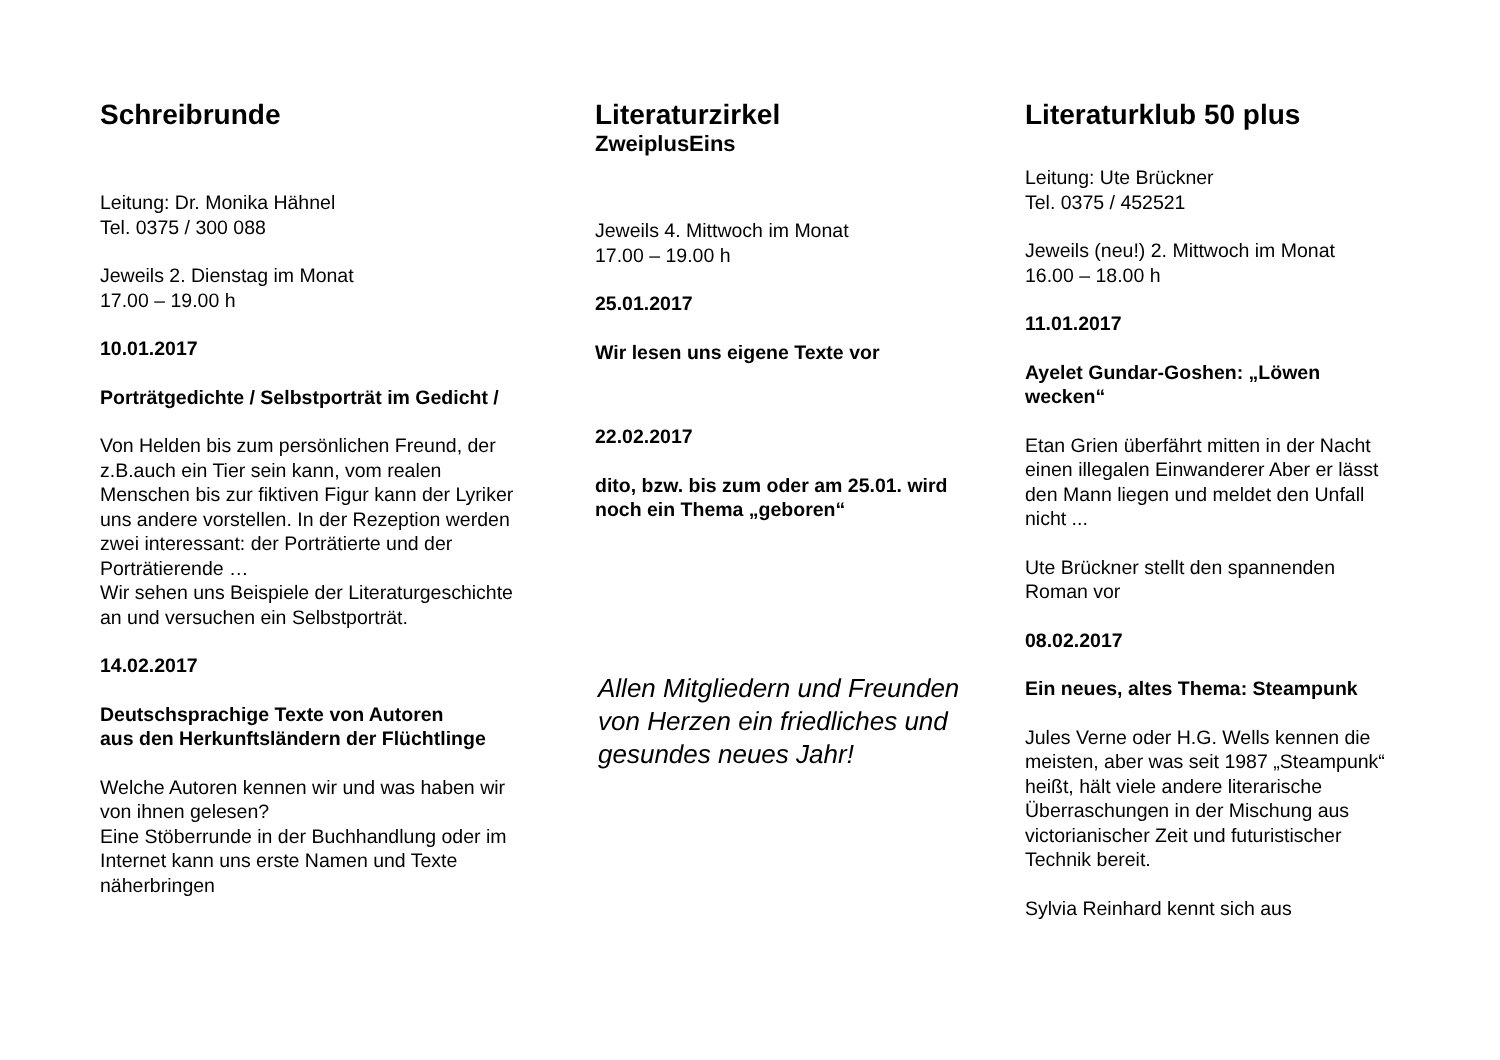Schreibrunde
Leitung: Dr. Monika Hähnel
Tel. 0375 / 300 088
Jeweils 2. Dienstag im Monat
17.00 – 19.00 h
10.01.2017
Porträtgedichte / Selbstporträt im Gedicht /
Von Helden bis zum persönlichen Freund, der z.B.auch ein Tier sein kann, vom realen Menschen bis zur fiktiven Figur kann der Lyriker uns andere vorstellen. In der Rezeption werden zwei interessant: der Porträtierte und der Porträtierende …
Wir sehen uns Beispiele der Literaturgeschichte an und versuchen ein Selbstporträt.
14.02.2017
Deutschsprachige Texte von Autoren
aus den Herkunftsländern der Flüchtlinge
Welche Autoren kennen wir und was haben wir von ihnen gelesen?
Eine Stöberrunde in der Buchhandlung oder im Internet kann uns erste Namen und Texte näherbringen
Literaturzirkel
ZweiplusEins
Jeweils 4. Mittwoch im Monat
17.00 – 19.00 h
25.01.2017
Wir lesen uns eigene Texte vor
22.02.2017
dito, bzw. bis zum oder am 25.01. wird noch ein Thema „geboren“
Allen Mitgliedern und Freunden von Herzen ein friedliches und gesundes neues Jahr!
Literaturklub 50 plus
Leitung: Ute Brückner
Tel. 0375 / 452521
Jeweils (neu!) 2. Mittwoch im Monat
16.00 – 18.00 h
11.01.2017
Ayelet Gundar-Goshen: „Löwen wecken“
Etan Grien überfährt mitten in der Nacht einen illegalen Einwanderer Aber er lässt den Mann liegen und meldet den Unfall nicht ...
Ute Brückner stellt den spannenden Roman vor
08.02.2017
Ein neues, altes Thema: Steampunk
Jules Verne oder H.G. Wells kennen die meisten, aber was seit 1987 „Steampunk“ heißt, hält viele andere literarische Überraschungen in der Mischung aus victorianischer Zeit und futuristischer Technik bereit.
Sylvia Reinhard kennt sich aus